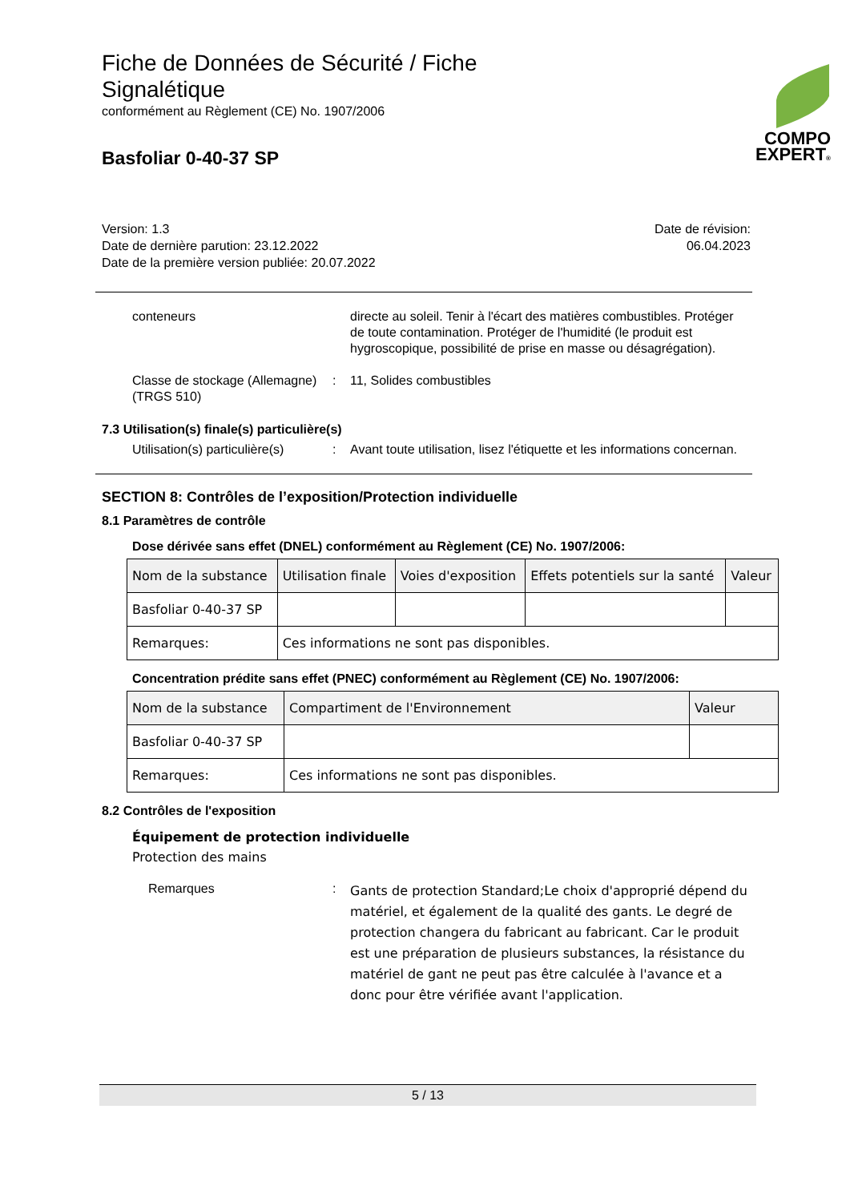Fiche de Données de Sécurité / Fiche Signalétique
conformément au Règlement (CE) No. 1907/2006
Basfoliar 0-40-37 SP
COMPO
EXPERT®
Version: 1.3
Date de dernière parution: 23.12.2022
Date de la première version publiée: 20.07.2022
Date de révision:
06.04.2023
conteneurs directe au soleil. Tenir à l'écart des matières combustibles. Protéger de toute contamination. Protéger de l'humidité (le produit est hygroscopique, possibilité de prise en masse ou désagrégation).
Classe de stockage (Allemagne) (TRGS 510)
: 11, Solides combustibles
7.3 Utilisation(s) finale(s) particulière(s)
Utilisation(s) particulière(s)
: Avant toute utilisation, lisez l'étiquette et les informations concernan.
SECTION 8: Contrôles de l’exposition/Protection individuelle
8.1 Paramètres de contrôle
Dose dérivée sans effet (DNEL) conformément au Règlement (CE) No. 1907/2006:
| Nom de la substance | Utilisation finale | Voies d'exposition | Effets potentiels sur la santé | Valeur |
| --- | --- | --- | --- | --- |
| Basfoliar 0-40-37 SP | | | | |
| Remarques: | Ces informations ne sont pas disponibles. | | | |
Concentration prédite sans effet (PNEC) conformément au Règlement (CE) No. 1907/2006:
| Nom de la substance | Compartiment de l'Environnement | Valeur |
| --- | --- | --- |
| Basfoliar 0-40-37 SP | | |
| Remarques: | Ces informations ne sont pas disponibles. | |
8.2 Contrôles de l'exposition
Équipement de protection individuelle
Protection des mains
Remarques :
Gants de protection Standard;Le choix d'approprié dépend du matériel, et également de la qualité des gants. Le degré de protection changera du fabricant au fabricant. Car le produit est une préparation de plusieurs substances, la résistance du matériel de gant ne peut pas être calculée à l'avance et a donc pour être vérifiée avant l'application.
5 / 13